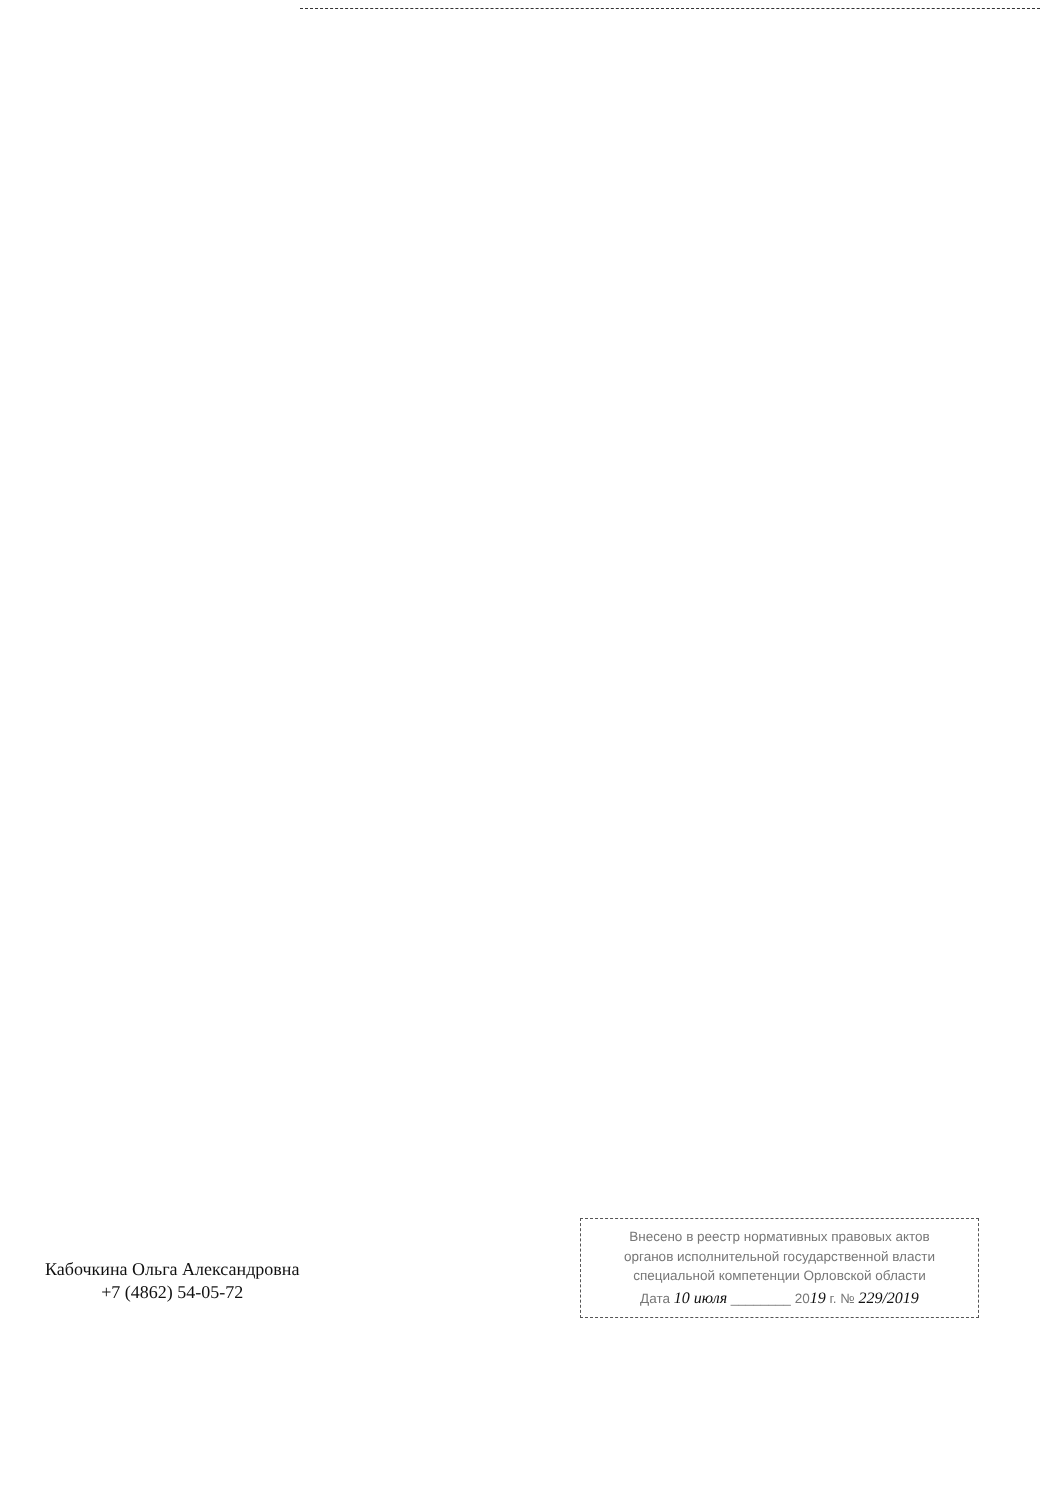Кабочкина Ольга Александровна
+7 (4862) 54-05-72
Внесено в реестр нормативных правовых актов
органов исполнительной государственной власти
специальной компетенции Орловской области
Дата 10 июля ________ 2019 г. № 229/2019